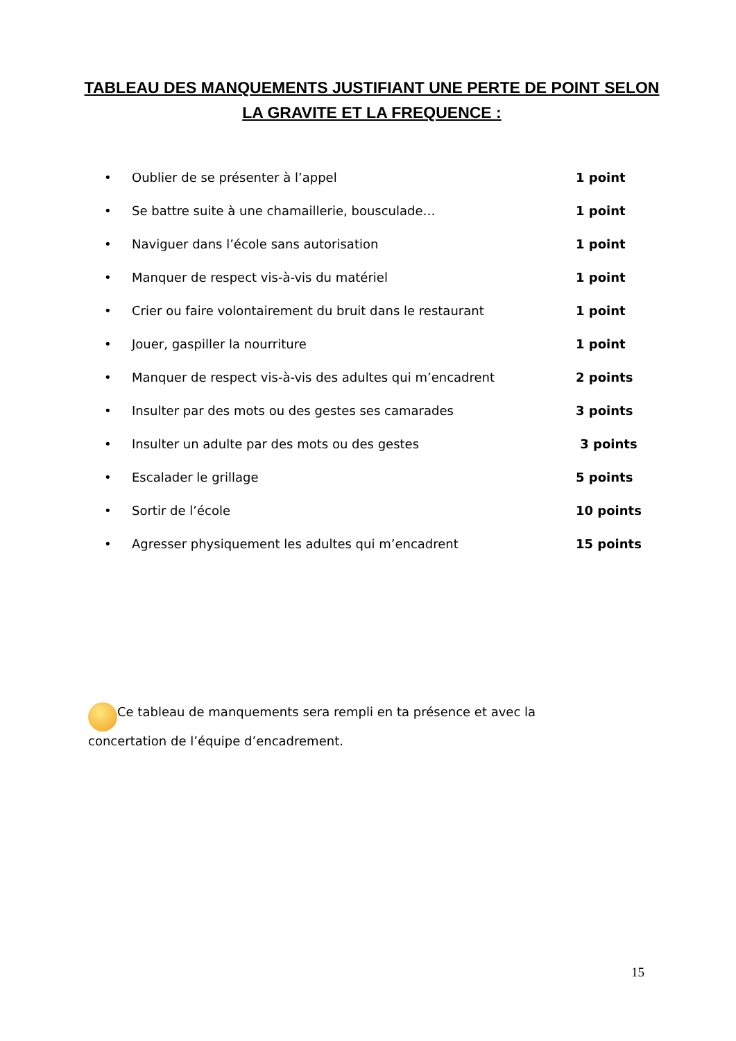TABLEAU DES MANQUEMENTS JUSTIFIANT UNE PERTE DE POINT SELON LA GRAVITE ET LA FREQUENCE :
• Oublier de se présenter à l’appel 1 point
• Se battre suite à une chamaillerie, bousculade… 1 point
• Naviguer dans l’école sans autorisation 1 point
• Manquer de respect vis-à-vis du matériel 1 point
• Crier ou faire volontairement du bruit dans le restaurant 1 point
• Jouer, gaspiller la nourriture 1 point
• Manquer de respect vis-à-vis des adultes qui m’encadrent 2 points
• Insulter par des mots ou des gestes ses camarades 3 points
• Insulter un adulte par des mots ou des gestes 3 points
• Escalader le grillage 5 points
• Sortir de l’école 10 points
• Agresser physiquement les adultes qui m’encadrent 15 points
Ce tableau de manquements sera rempli en ta présence et avec la concertation de l’équipe d’encadrement.
15